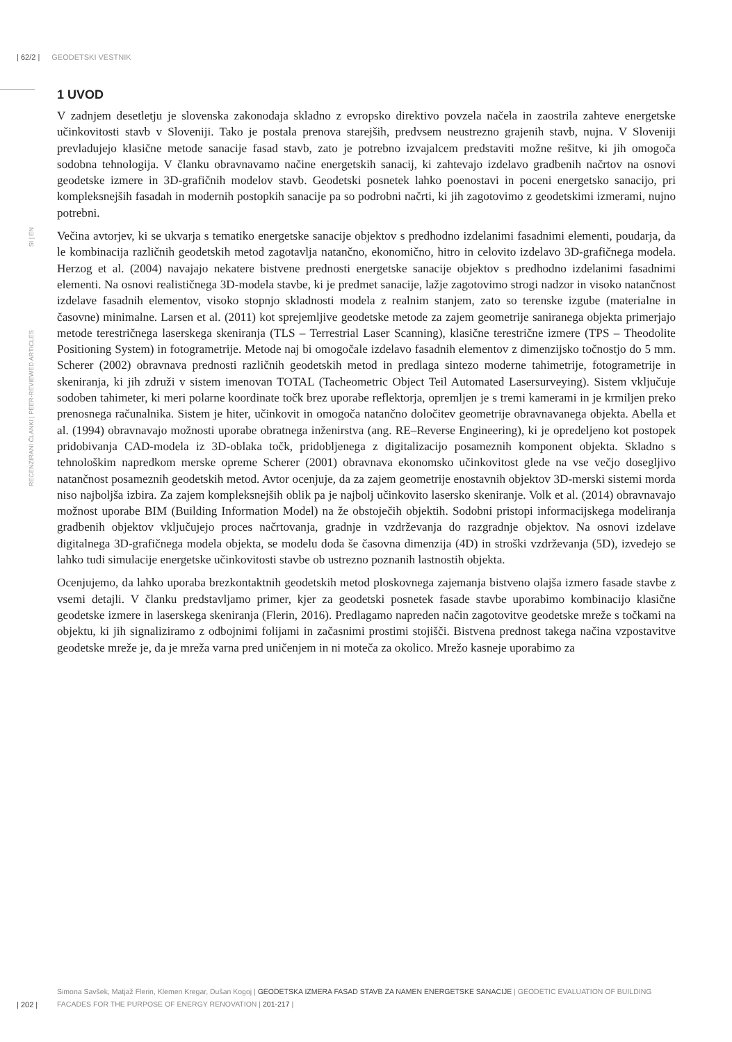| 62/2 | GEODETSKI VESTNIK
RECENZIRANI ČLANKI | PEER-REVIEWED ARTICLES SI | EN
1 UVOD
V zadnjem desetletju je slovenska zakonodaja skladno z evropsko direktivo povzela načela in zaostrila zahteve energetske učinkovitosti stavb v Sloveniji. Tako je postala prenova starejših, predvsem neustrezno grajenih stavb, nujna. V Sloveniji prevladujejo klasične metode sanacije fasad stavb, zato je potrebno izvajalcem predstaviti možne rešitve, ki jih omogoča sodobna tehnologija. V članku obravnavamo načine energetskih sanacij, ki zahtevajo izdelavo gradbenih načrtov na osnovi geodetske izmere in 3D-grafičnih modelov stavb. Geodetski posnetek lahko poenostavi in poceni energetsko sanacijo, pri kompleksnejših fasadah in modernih postopkih sanacije pa so podrobni načrti, ki jih zagotovimo z geodetskimi izmerami, nujno potrebni.
Večina avtorjev, ki se ukvarja s tematiko energetske sanacije objektov s predhodno izdelanimi fasadnimi elementi, poudarja, da le kombinacija različnih geodetskih metod zagotavlja natančno, ekonomično, hitro in celovito izdelavo 3D-grafičnega modela. Herzog et al. (2004) navajajo nekatere bistvene prednosti energetske sanacije objektov s predhodno izdelanimi fasadnimi elementi. Na osnovi realističnega 3D-modela stavbe, ki je predmet sanacije, lažje zagotovimo strogi nadzor in visoko natančnost izdelave fasadnih elementov, visoko stopnjo skladnosti modela z realnim stanjem, zato so terenske izgube (materialne in časovne) minimalne. Larsen et al. (2011) kot sprejemljive geodetske metode za zajem geometrije saniranega objekta primerjajo metode terestričnega laserskega skeniranja (TLS – Terrestrial Laser Scanning), klasične terestrične izmere (TPS – Theodolite Positioning System) in fotogrametrije. Metode naj bi omogočale izdelavo fasadnih elementov z dimenzijsko točnostjo do 5 mm. Scherer (2002) obravnava prednosti različnih geodetskih metod in predlaga sintezo moderne tahimetrije, fotogrametrije in skeniranja, ki jih združi v sistem imenovan TOTAL (Tacheometric Object Teil Automated Lasersurveying). Sistem vključuje sodoben tahimeter, ki meri polarne koordinate točk brez uporabe reflektorja, opremljen je s tremi kamerami in je krmiljen preko prenosnega računalnika. Sistem je hiter, učinkovit in omogoča natančno določitev geometrije obravnavanega objekta. Abella et al. (1994) obravnavajo možnosti uporabe obratnega inženirstva (ang. RE–Reverse Engineering), ki je opredeljeno kot postopek pridobivanja CAD-modela iz 3D-oblaka točk, pridobljenega z digitalizacijo posameznih komponent objekta. Skladno s tehnološkim napredkom merske opreme Scherer (2001) obravnava ekonomsko učinkovitost glede na vse večjo dosegljivo natančnost posameznih geodetskih metod. Avtor ocenjuje, da za zajem geometrije enostavnih objektov 3D-merski sistemi morda niso najboljša izbira. Za zajem kompleksnejših oblik pa je najbolj učinkovito lasersko skeniranje. Volk et al. (2014) obravnavajo možnost uporabe BIM (Building Information Model) na že obstoječih objektih. Sodobni pristopi informacijskega modeliranja gradbenih objektov vključujejo proces načrtovanja, gradnje in vzdrževanja do razgradnje objektov. Na osnovi izdelave digitalnega 3D-grafičnega modela objekta, se modelu doda še časovna dimenzija (4D) in stroški vzdrževanja (5D), izvedejo se lahko tudi simulacije energetske učinkovitosti stavbe ob ustrezno poznanih lastnostih objekta.
Ocenjujemo, da lahko uporaba brezkontaktnih geodetskih metod ploskovnega zajemanja bistveno olajša izmero fasade stavbe z vsemi detajli. V članku predstavljamo primer, kjer za geodetski posnetek fasade stavbe uporabimo kombinacijo klasične geodetske izmere in laserskega skeniranja (Flerin, 2016). Predlagamo napreden način zagotovitve geodetske mreže s točkami na objektu, ki jih signaliziramo z odbojnimi folijami in začasnimi prostimi stojišči. Bistvena prednost takega načina vzpostavitve geodetske mreže je, da je mreža varna pred uničenjem in ni moteča za okolico. Mrežo kasneje uporabimo za
Simona Savšek, Matjaž Flerin, Klemen Kregar, Dušan Kogoj | GEODETSKA IZMERA FASAD STAVB ZA NAMEN ENERGETSKE SANACIJE | GEODETIC EVALUATION OF BUILDING FACADES FOR THE PURPOSE OF ENERGY RENOVATION | 201-217 |
| 202 |